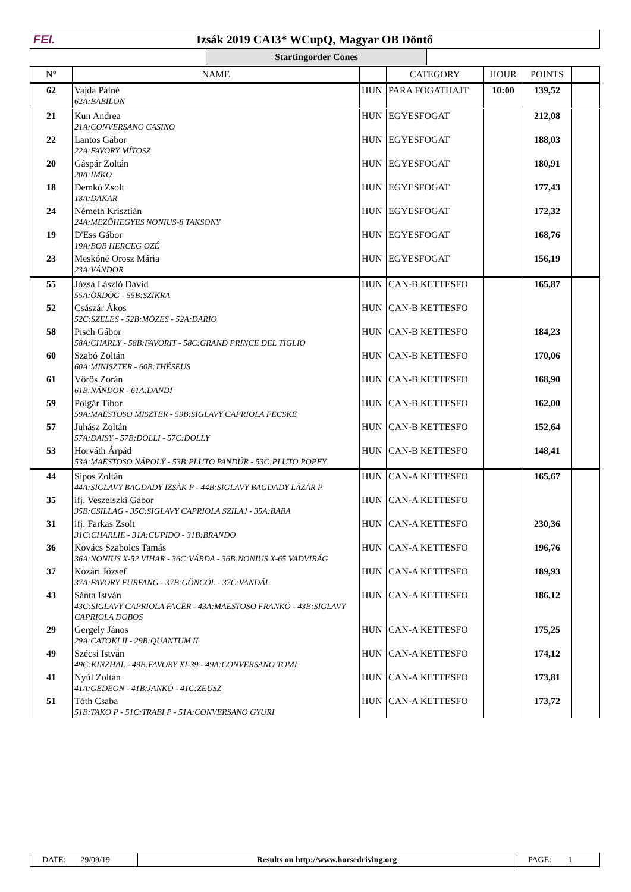FEI.
Izsák 2019 CAI3* WCupQ, Magyar OB Döntő
Startingorder Cones
| N° | NAME | | CATEGORY | HOUR | POINTS | |
| --- | --- | --- | --- | --- | --- | --- |
| 62 | Vajda Pálné 62A:BABILON | HUN | PARA FOGATHAJT | 10:00 | 139,52 | |
| 21 | Kun Andrea 21A:CONVERSANO CASINO | HUN | EGYESFOGAT | | 212,08 | |
| 22 | Lantos Gábor 22A:FAVORY MÍTOSZ | HUN | EGYESFOGAT | | 188,03 | |
| 20 | Gáspár Zoltán 20A:IMKO | HUN | EGYESFOGAT | | 180,91 | |
| 18 | Demkó Zsolt 18A:DAKAR | HUN | EGYESFOGAT | | 177,43 | |
| 24 | Németh Krisztián 24A:MEZŐHEGYES NONIUS-8 TAKSONY | HUN | EGYESFOGAT | | 172,32 | |
| 19 | D'Ess Gábor 19A:BOB HERCEG OZÉ | HUN | EGYESFOGAT | | 168,76 | |
| 23 | Meskóné Orosz Mária 23A:VÁNDOR | HUN | EGYESFOGAT | | 156,19 | |
| 55 | Józsa László Dávid 55A:ÖRDÖG - 55B:SZIKRA | HUN | CAN-B KETTESFO | | 165,87 | |
| 52 | Császár Ákos 52C:SZELES - 52B:MÓZES - 52A:DARIO | HUN | CAN-B KETTESFO | | | |
| 58 | Pisch Gábor 58A:CHARLY - 58B:FAVORIT - 58C:GRAND PRINCE DEL TIGLIO | HUN | CAN-B KETTESFO | | 184,23 | |
| 60 | Szabó Zoltán 60A:MINISZTER - 60B:THÉSEUS | HUN | CAN-B KETTESFO | | 170,06 | |
| 61 | Vörös Zorán 61B:NÁNDOR - 61A:DANDI | HUN | CAN-B KETTESFO | | 168,90 | |
| 59 | Polgár Tibor 59A:MAESTOSO MISZTER - 59B:SIGLAVY CAPRIOLA FECSKE | HUN | CAN-B KETTESFO | | 162,00 | |
| 57 | Juhász Zoltán 57A:DAISY - 57B:DOLLI - 57C:DOLLY | HUN | CAN-B KETTESFO | | 152,64 | |
| 53 | Horváth Árpád 53A:MAESTOSO NÁPOLY - 53B:PLUTO PANDÚR - 53C:PLUTO POPEY | HUN | CAN-B KETTESFO | | 148,41 | |
| 44 | Sipos Zoltán 44A:SIGLAVY BAGDADY IZSÁK P - 44B:SIGLAVY BAGDADY LÁZÁR P | HUN | CAN-A KETTESFO | | 165,67 | |
| 35 | ifj. Veszelszki Gábor 35B:CSILLAG - 35C:SIGLAVY CAPRIOLA SZILAJ - 35A:BABA | HUN | CAN-A KETTESFO | | | |
| 31 | ifj. Farkas Zsolt 31C:CHARLIE - 31A:CUPIDO - 31B:BRANDO | HUN | CAN-A KETTESFO | | 230,36 | |
| 36 | Kovács Szabolcs Tamás 36A:NONIUS X-52 VIHAR - 36C:VÁRDA - 36B:NONIUS X-65 VADVIRÁG | HUN | CAN-A KETTESFO | | 196,76 | |
| 37 | Kozári József 37A:FAVORY FURFANG - 37B:GÖNCÖL - 37C:VANDÁL | HUN | CAN-A KETTESFO | | 189,93 | |
| 43 | Sánta István 43C:SIGLAVY CAPRIOLA FACÉR - 43A:MAESTOSO FRANKÓ - 43B:SIGLAVY CAPRIOLA DOBOS | HUN | CAN-A KETTESFO | | 186,12 | |
| 29 | Gergely János 29A:CATOKI II - 29B:QUANTUM II | HUN | CAN-A KETTESFO | | 175,25 | |
| 49 | Szécsi István 49C:KINZHAL - 49B:FAVORY XI-39 - 49A:CONVERSANO TOMI | HUN | CAN-A KETTESFO | | 174,12 | |
| 41 | Nyúl Zoltán 41A:GEDEON - 41B:JANKÓ - 41C:ZEUSZ | HUN | CAN-A KETTESFO | | 173,81 | |
| 51 | Tóth Csaba 51B:TAKO P - 51C:TRABI P - 51A:CONVERSANO GYURI | HUN | CAN-A KETTESFO | | 173,72 | |
| DATE: 29/09/19 | Results on http://www.horsedriving.org | PAGE: 1 |